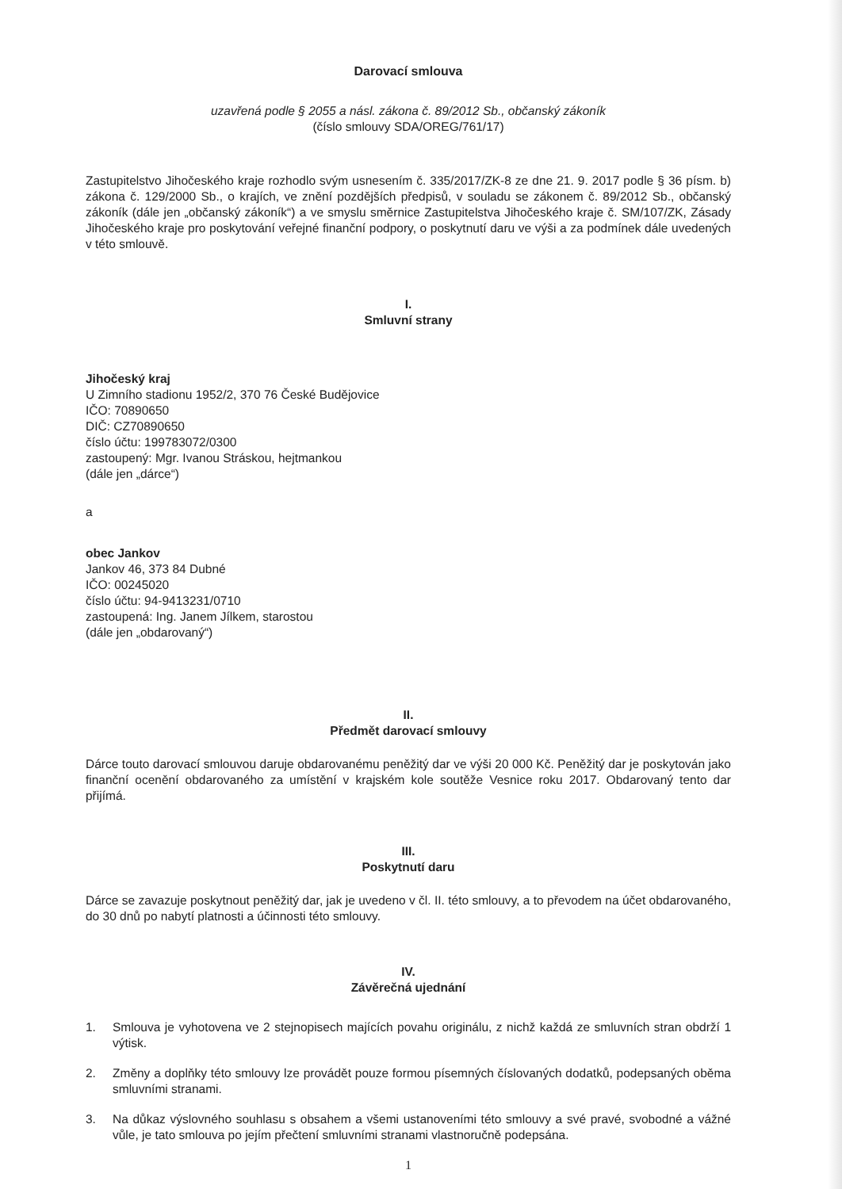Darovací smlouva
uzavřená podle § 2055 a násl. zákona č. 89/2012 Sb., občanský zákoník
(číslo smlouvy SDA/OREG/761/17)
Zastupitelstvo Jihočeského kraje rozhodlo svým usnesením č. 335/2017/ZK-8 ze dne 21. 9. 2017 podle § 36 písm. b) zákona č. 129/2000 Sb., o krajích, ve znění pozdějších předpisů, v souladu se zákonem č. 89/2012 Sb., občanský zákoník (dále jen „občanský zákoník“) a ve smyslu směrnice Zastupitelstva Jihočeského kraje č. SM/107/ZK, Zásady Jihočeského kraje pro poskytování veřejné finanční podpory, o poskytnutí daru ve výši a za podmínek dále uvedených v této smlouvě.
I.
Smluvní strany
Jihočeský kraj
U Zimního stadionu 1952/2, 370 76 České Budějovice
IČO: 70890650
DIČ: CZ70890650
číslo účtu: 199783072/0300
zastoupený: Mgr. Ivanou Stráskou, hejtmankou
(dále jen „dárce“)
a
obec Jankov
Jankov 46, 373 84 Dubné
IČO: 00245020
číslo účtu: 94-9413231/0710
zastoupená: Ing. Janem Jílkem, starostou
(dále jen „obdarovaný“)
II.
Předmět darovací smlouvy
Dárce touto darovací smlouvou daruje obdarovanému peněžitý dar ve výši 20 000 Kč. Peněžitý dar je poskytován jako finanční ocenění obdarovaného za umístění v krajském kole soutěže Vesnice roku 2017. Obdarovaný tento dar přijímá.
III.
Poskytnutí daru
Dárce se zavazuje poskytnout peněžitý dar, jak je uvedeno v čl. II. této smlouvy, a to převodem na účet obdarovaného, do 30 dnů po nabytí platnosti a účinnosti této smlouvy.
IV.
Závěrečná ujednání
1. Smlouva je vyhotovena ve 2 stejnopisech majících povahu originálu, z nichž každá ze smluvních stran obdrží 1 výtisk.
2. Změny a doplňky této smlouvy lze provádět pouze formou písemných číslovaných dodatků, podepsaných oběma smluvními stranami.
3. Na důkaz výslovného souhlasu s obsahem a všemi ustanoveními této smlouvy a své pravé, svobodné a vážné vůle, je tato smlouva po jejím přečtení smluvními stranami vlastnoručně podepsána.
1